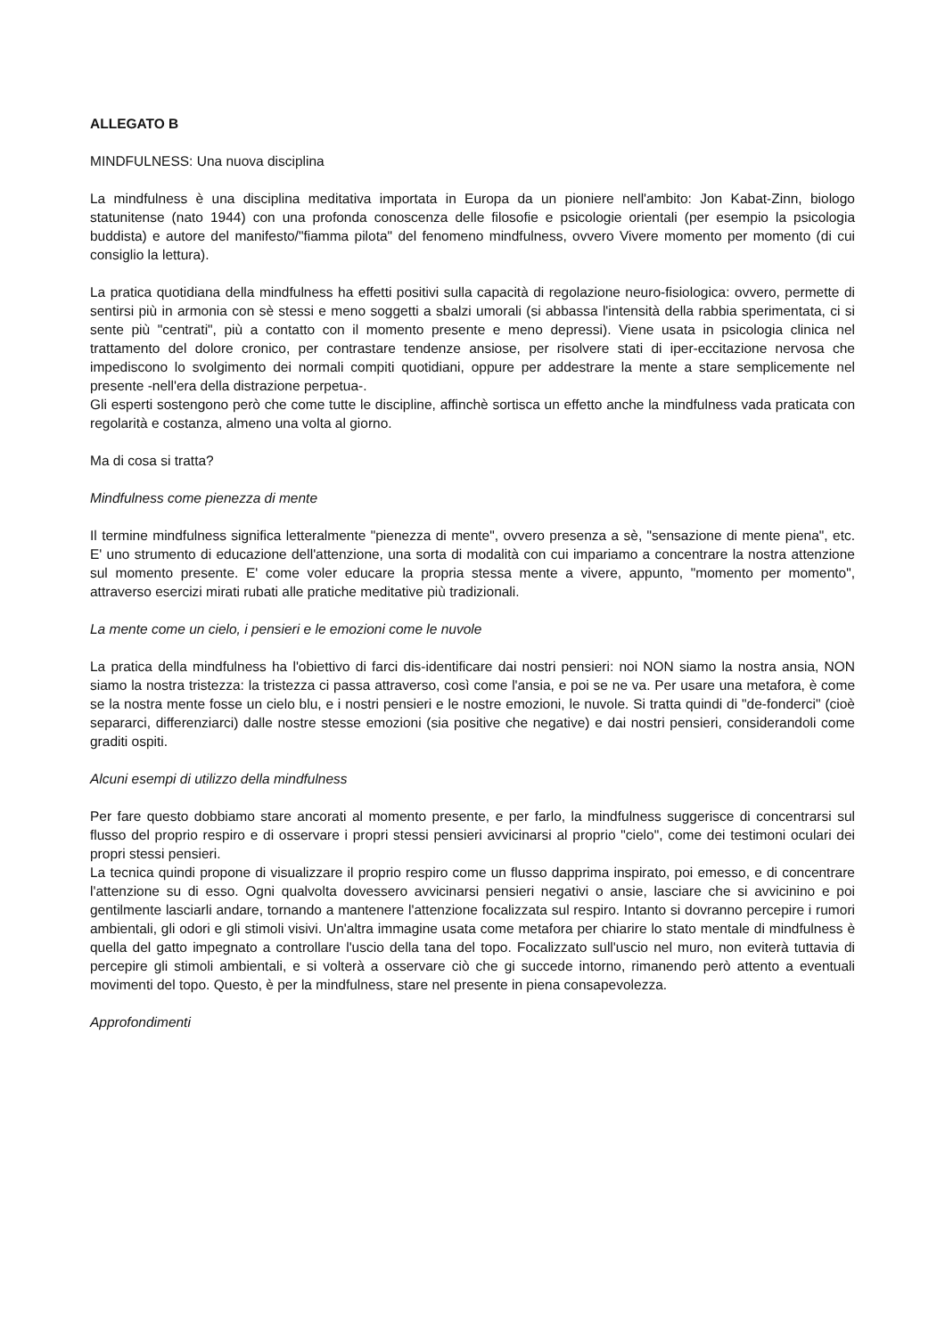ALLEGATO B
MINDFULNESS: Una nuova disciplina
La mindfulness è una disciplina meditativa importata in Europa da un pioniere nell'ambito: Jon Kabat-Zinn, biologo statunitense (nato 1944) con una profonda conoscenza delle filosofie e psicologie orientali (per esempio la psicologia buddista) e autore del manifesto/"fiamma pilota" del fenomeno mindfulness, ovvero Vivere momento per momento (di cui consiglio la lettura).
La pratica quotidiana della mindfulness ha effetti positivi sulla capacità di regolazione neuro-fisiologica: ovvero, permette di sentirsi più in armonia con sè stessi e meno soggetti a sbalzi umorali (si abbassa l'intensità della rabbia sperimentata, ci si sente più "centrati", più a contatto con il momento presente e meno depressi). Viene usata in psicologia clinica nel trattamento del dolore cronico, per contrastare tendenze ansiose, per risolvere stati di iper-eccitazione nervosa che impediscono lo svolgimento dei normali compiti quotidiani, oppure per addestrare la mente a stare semplicemente nel presente -nell'era della distrazione perpetua-.
Gli esperti sostengono però che come tutte le discipline, affinchè sortisca un effetto anche la mindfulness vada praticata con regolarità e costanza, almeno una volta al giorno.
Ma di cosa si tratta?
Mindfulness come pienezza di mente
Il termine mindfulness significa letteralmente "pienezza di mente", ovvero presenza a sè, "sensazione di mente piena", etc. E' uno strumento di educazione dell'attenzione, una sorta di modalità con cui impariamo a concentrare la nostra attenzione sul momento presente. E' come voler educare la propria stessa mente a vivere, appunto, "momento per momento", attraverso esercizi mirati rubati alle pratiche meditative più tradizionali.
La mente come un cielo, i pensieri e le emozioni come le nuvole
La pratica della mindfulness ha l'obiettivo di farci dis-identificare dai nostri pensieri: noi NON siamo la nostra ansia, NON siamo la nostra tristezza: la tristezza ci passa attraverso, così come l'ansia, e poi se ne va. Per usare una metafora, è come se la nostra mente fosse un cielo blu, e i nostri pensieri e le nostre emozioni, le nuvole. Si tratta quindi di "de-fonderci" (cioè separarci, differenziarci) dalle nostre stesse emozioni (sia positive che negative) e dai nostri pensieri, considerandoli come graditi ospiti.
Alcuni esempi di utilizzo della mindfulness
Per fare questo dobbiamo stare ancorati al momento presente, e per farlo, la mindfulness suggerisce di concentrarsi sul flusso del proprio respiro e di osservare i propri stessi pensieri avvicinarsi al proprio "cielo", come dei testimoni oculari dei propri stessi pensieri.
La tecnica quindi propone di visualizzare il proprio respiro come un flusso dapprima inspirato, poi emesso, e di concentrare l'attenzione su di esso. Ogni qualvolta dovessero avvicinarsi pensieri negativi o ansie, lasciare che si avvicinino e poi gentilmente lasciarli andare, tornando a mantenere l'attenzione focalizzata sul respiro. Intanto si dovranno percepire i rumori ambientali, gli odori e gli stimoli visivi. Un'altra immagine usata come metafora per chiarire lo stato mentale di mindfulness è quella del gatto impegnato a controllare l'uscio della tana del topo. Focalizzato sull'uscio nel muro, non eviterà tuttavia di percepire gli stimoli ambientali, e si volterà a osservare ciò che gi succede intorno, rimanendo però attento a eventuali movimenti del topo. Questo, è per la mindfulness, stare nel presente in piena consapevolezza.
Approfondimenti